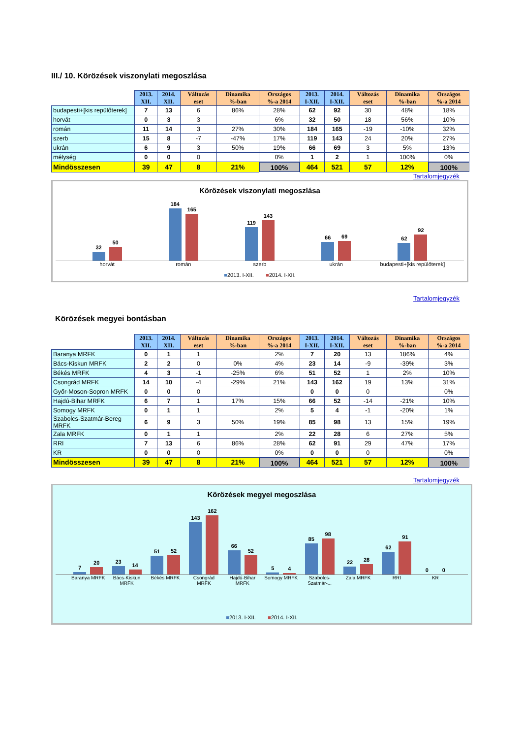III./ 10. Körözések viszonylati megoszlása
| | 2013. XII. | 2014. XII. | Változás eset | Dinamika %-ban | Országos %-a 2014 | 2013. I-XII. | 2014. I-XII. | Változás eset | Dinamika %-ban | Országos %-a 2014 |
| --- | --- | --- | --- | --- | --- | --- | --- | --- | --- | --- |
| budapesti+[kis repülőterek] | 7 | 13 | 6 | 86% | 28% | 62 | 92 | 30 | 48% | 18% |
| horvát | 0 | 3 | 3 | | 6% | 32 | 50 | 18 | 56% | 10% |
| román | 11 | 14 | 3 | 27% | 30% | 184 | 165 | -19 | -10% | 32% |
| szerb | 15 | 8 | -7 | -47% | 17% | 119 | 143 | 24 | 20% | 27% |
| ukrán | 6 | 9 | 3 | 50% | 19% | 66 | 69 | 3 | 5% | 13% |
| mélység | 0 | 0 | 0 | | 0% | 1 | 2 | 1 | 100% | 0% |
| Mindösszesen | 39 | 47 | 8 | 21% | 100% | 464 | 521 | 57 | 12% | 100% |
Tartalomjegyzék
Körözések viszonylati megoszlása
32
50
184
165
119
143
66
69
62
92
horvát román szerb ukrán budapesti+[kis repülőterek]
■2013. I-XII. ■2014. I-XII.
Tartalomjegyzék
Körözések megyei bontásban
| | 2013. XII. | 2014. XII. | Változás eset | Dinamika %-ban | Országos %-a 2014 | 2013. I-XII. | 2014. I-XII. | Változás eset | Dinamika %-ban | Országos %-a 2014 |
| --- | --- | --- | --- | --- | --- | --- | --- | --- | --- | --- |
| Baranya MRFK | 0 | 1 | 1 | | 2% | 7 | 20 | 13 | 186% | 4% |
| Bács-Kiskun MRFK | 2 | 2 | 0 | 0% | 4% | 23 | 14 | -9 | -39% | 3% |
| Békés MRFK | 4 | 3 | -1 | -25% | 6% | 51 | 52 | 1 | 2% | 10% |
| Csongrád MRFK | 14 | 10 | -4 | -29% | 21% | 143 | 162 | 19 | 13% | 31% |
| Győr-Moson-Sopron MRFK | 0 | 0 | 0 | | | 0 | 0 | 0 | | 0% |
| Hajdú-Bihar MRFK | 6 | 7 | 1 | 17% | 15% | 66 | 52 | -14 | -21% | 10% |
| Somogy MRFK | 0 | 1 | 1 | | 2% | 5 | 4 | -1 | -20% | 1% |
| Szabolcs-Szatmár-Bereg MRFK | 6 | 9 | 3 | 50% | 19% | 85 | 98 | 13 | 15% | 19% |
| Zala MRFK | 0 | 1 | 1 | | 2% | 22 | 28 | 6 | 27% | 5% |
| RRI | 7 | 13 | 6 | 86% | 28% | 62 | 91 | 29 | 47% | 17% |
| KR | 0 | 0 | 0 | | 0% | 0 | 0 | 0 | | 0% |
| Mindösszesen | 39 | 47 | 8 | 21% | 100% | 464 | 521 | 57 | 12% | 100% |
Tartalomjegyzék
Körözések megyei megoszlása
7
20
23
14
51
52
143
162
66
52
5
4
85
98
22
28
62
91
0
0
Baranya MRFK Bács-Kiskun MRFK Békés MRFK Csongrád MRFK Hajdú-Bihar MRFK Somogy MRFK Szabolcs-Szatmár-... Zala MRFK RRI KR
■2013. I-XII. ■2014. I-XII.